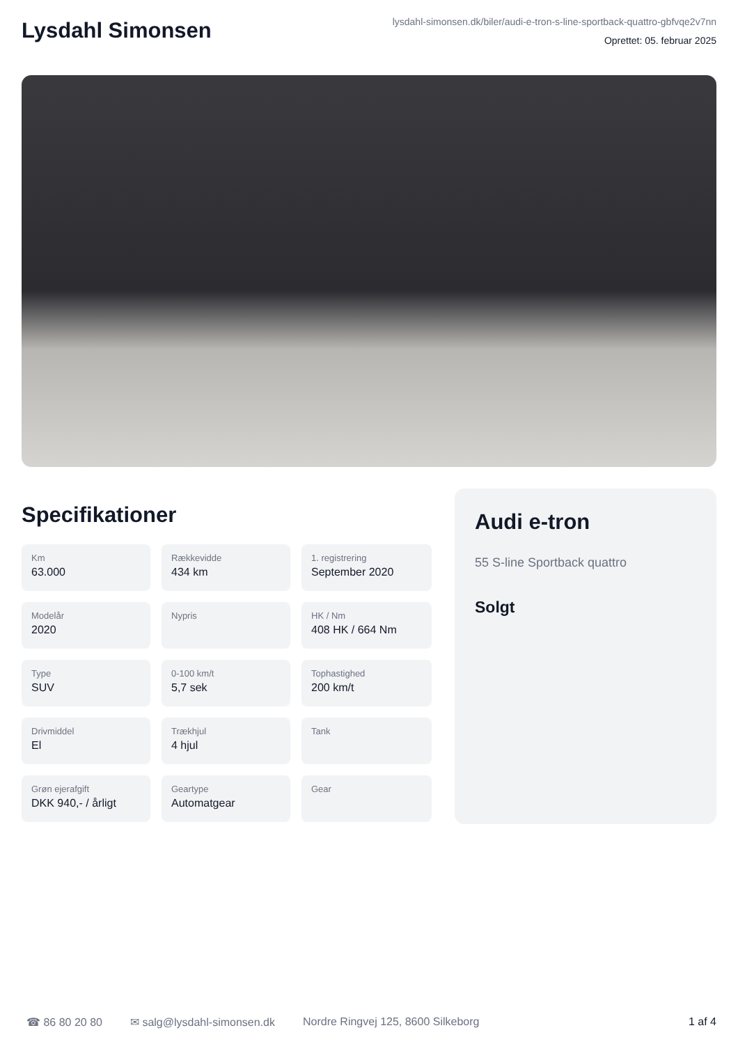Lysdahl Simonsen
lysdahl-simonsen.dk/biler/audi-e-tron-s-line-sportback-quattro-gbfvqe2v7nn
Oprettet: 05. februar 2025
Specifikationer
Km
63.000
Rækkevidde
434 km
1. registrering
September 2020
Modelår
2020
Nypris
HK / Nm
408 HK / 664 Nm
Type
SUV
0-100 km/t
5,7 sek
Tophastighed
200 km/t
Drivmiddel
El
Trækhjul
4 hjul
Tank
Grøn ejerafgift
DKK 940,- / årligt
Geartype
Automatgear
Gear
Audi e-tron
55 S-line Sportback quattro
Solgt
☎ 86 80 20 80 ✉ salg@lysdahl-simonsen.dk Nordre Ringvej 125, 8600 Silkeborg 1 af 4